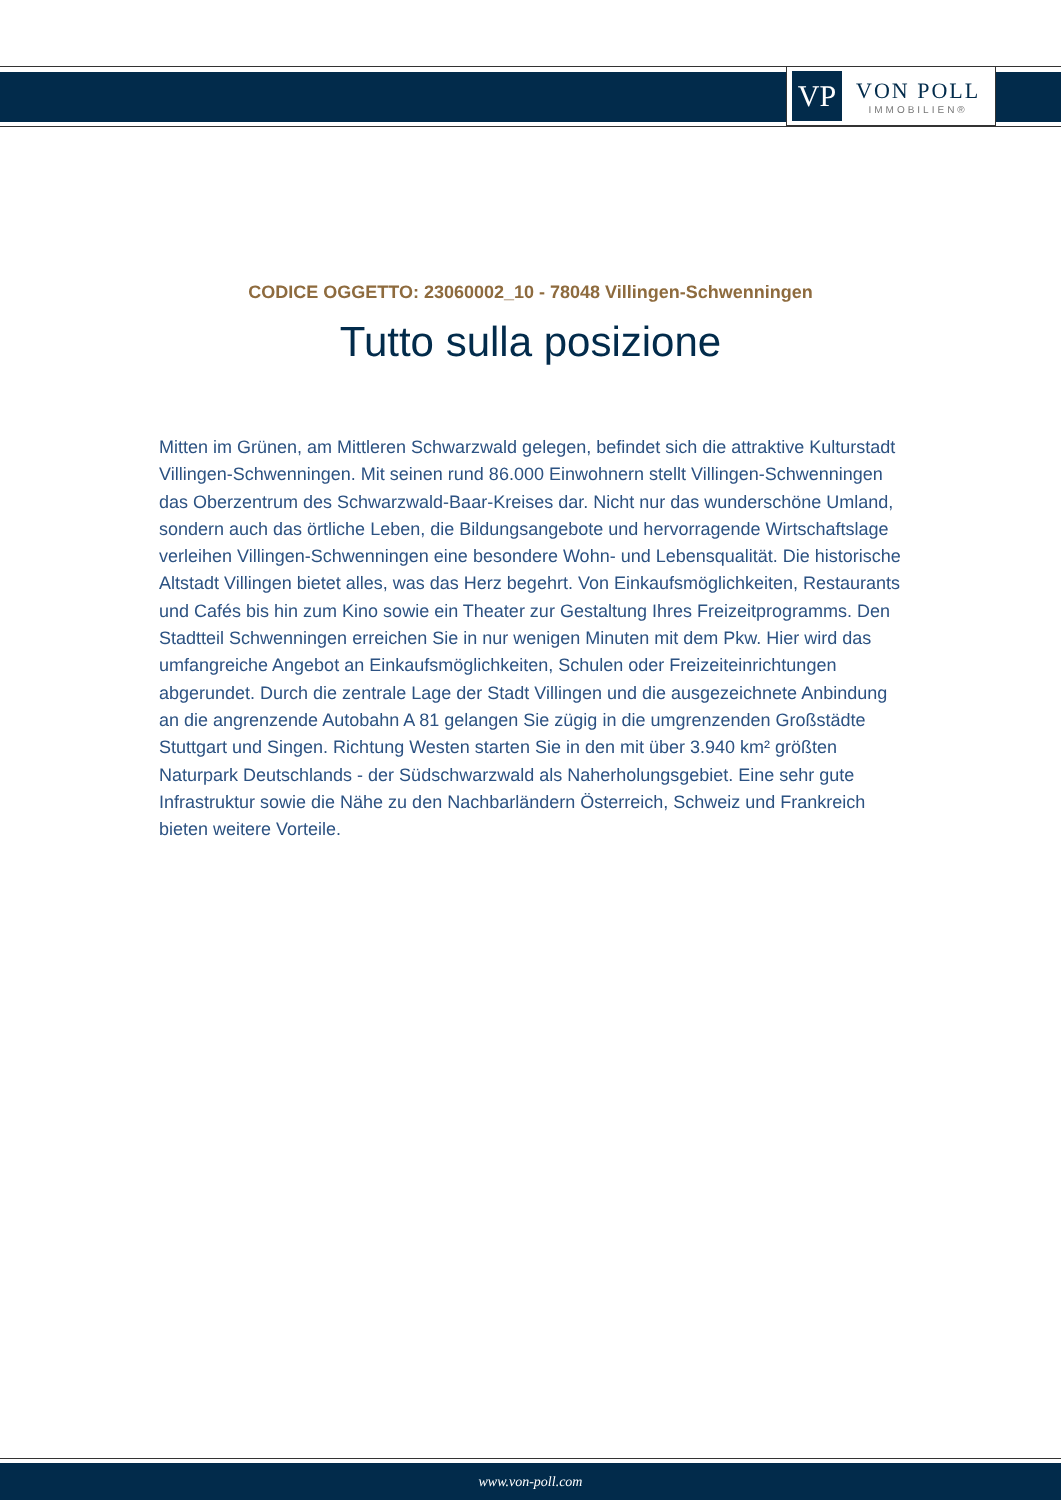VP
VON POLL
IMMOBILIEN®
CODICE OGGETTO: 23060002_10 - 78048 Villingen-Schwenningen
Tutto sulla posizione
Mitten im Grünen, am Mittleren Schwarzwald gelegen, befindet sich die attraktive Kulturstadt Villingen-Schwenningen. Mit seinen rund 86.000 Einwohnern stellt Villingen-Schwenningen das Oberzentrum des Schwarzwald-Baar-Kreises dar. Nicht nur das wunderschöne Umland, sondern auch das örtliche Leben, die Bildungsangebote und hervorragende Wirtschaftslage verleihen Villingen-Schwenningen eine besondere Wohn- und Lebensqualität. Die historische Altstadt Villingen bietet alles, was das Herz begehrt. Von Einkaufsmöglichkeiten, Restaurants und Cafés bis hin zum Kino sowie ein Theater zur Gestaltung Ihres Freizeitprogramms. Den Stadtteil Schwenningen erreichen Sie in nur wenigen Minuten mit dem Pkw. Hier wird das umfangreiche Angebot an Einkaufsmöglichkeiten, Schulen oder Freizeiteinrichtungen abgerundet. Durch die zentrale Lage der Stadt Villingen und die ausgezeichnete Anbindung an die angrenzende Autobahn A 81 gelangen Sie zügig in die umgrenzenden Großstädte Stuttgart und Singen. Richtung Westen starten Sie in den mit über 3.940 km² größten Naturpark Deutschlands - der Südschwarzwald als Naherholungsgebiet. Eine sehr gute Infrastruktur sowie die Nähe zu den Nachbarländern Österreich, Schweiz und Frankreich bieten weitere Vorteile.
www.von-poll.com